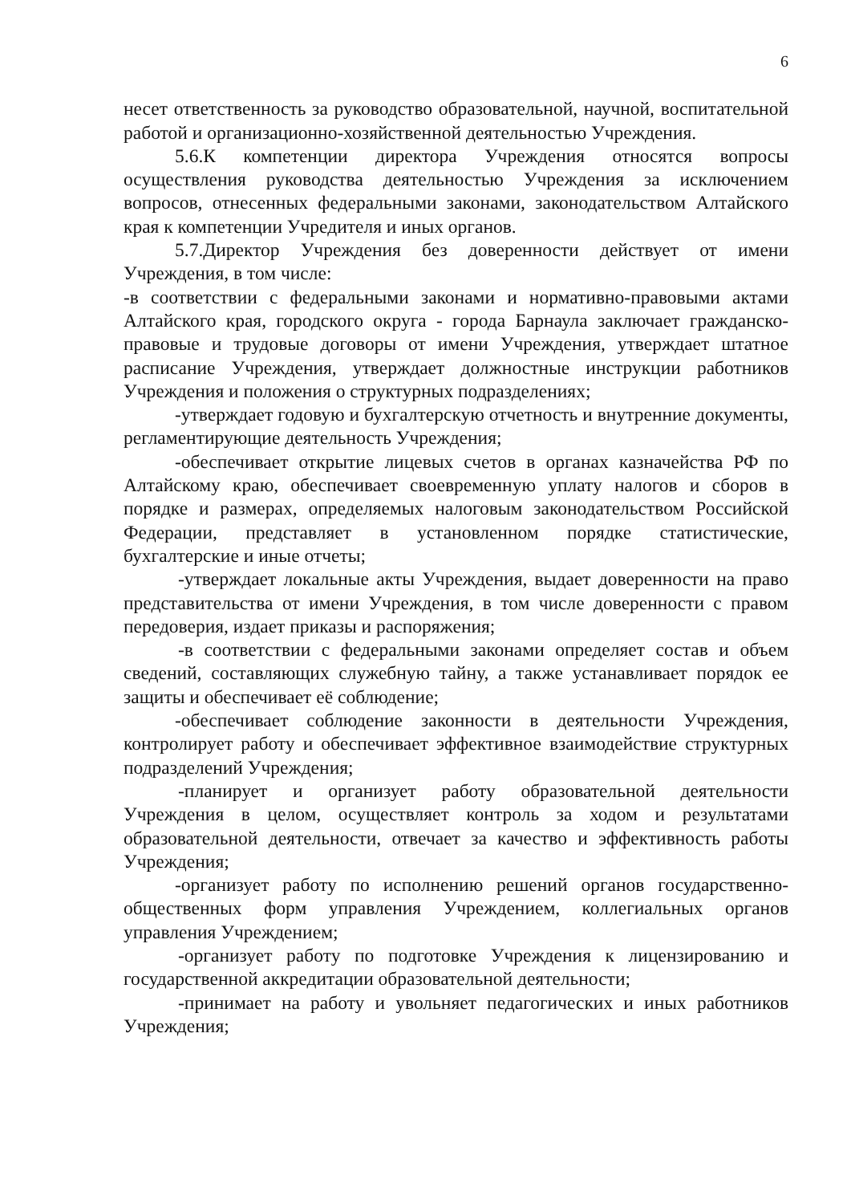6
несет ответственность за руководство образовательной, научной, воспитательной работой и организационно-хозяйственной деятельностью Учреждения.
5.6.К компетенции директора Учреждения относятся вопросы осуществления руководства деятельностью Учреждения за исключением вопросов, отнесенных федеральными законами, законодательством Алтайского края к компетенции Учредителя и иных органов.
5.7.Директор Учреждения без доверенности действует от имени Учреждения, в том числе:
-в соответствии с федеральными законами и нормативно-правовыми актами Алтайского края, городского округа - города Барнаула заключает гражданско-правовые и трудовые договоры от имени Учреждения, утверждает штатное расписание Учреждения, утверждает должностные инструкции работников Учреждения и положения о структурных подразделениях;
-утверждает годовую и бухгалтерскую отчетность и внутренние документы, регламентирующие деятельность Учреждения;
-обеспечивает открытие лицевых счетов в органах казначейства РФ по Алтайскому краю, обеспечивает своевременную уплату налогов и сборов в порядке и размерах, определяемых налоговым законодательством Российской Федерации, представляет в установленном порядке статистические, бухгалтерские и иные отчеты;
-утверждает локальные акты Учреждения, выдает доверенности на право представительства от имени Учреждения, в том числе доверенности с правом передоверия, издает приказы и распоряжения;
-в соответствии с федеральными законами определяет состав и объем сведений, составляющих служебную тайну, а также устанавливает порядок ее защиты и обеспечивает её соблюдение;
-обеспечивает соблюдение законности в деятельности Учреждения, контролирует работу и обеспечивает эффективное взаимодействие структурных подразделений Учреждения;
-планирует и организует работу образовательной деятельности Учреждения в целом, осуществляет контроль за ходом и результатами образовательной деятельности, отвечает за качество и эффективность работы Учреждения;
-организует работу по исполнению решений органов государственно-общественных форм управления Учреждением, коллегиальных органов управления Учреждением;
-организует работу по подготовке Учреждения к лицензированию и государственной аккредитации образовательной деятельности;
-принимает на работу и увольняет педагогических и иных работников Учреждения;